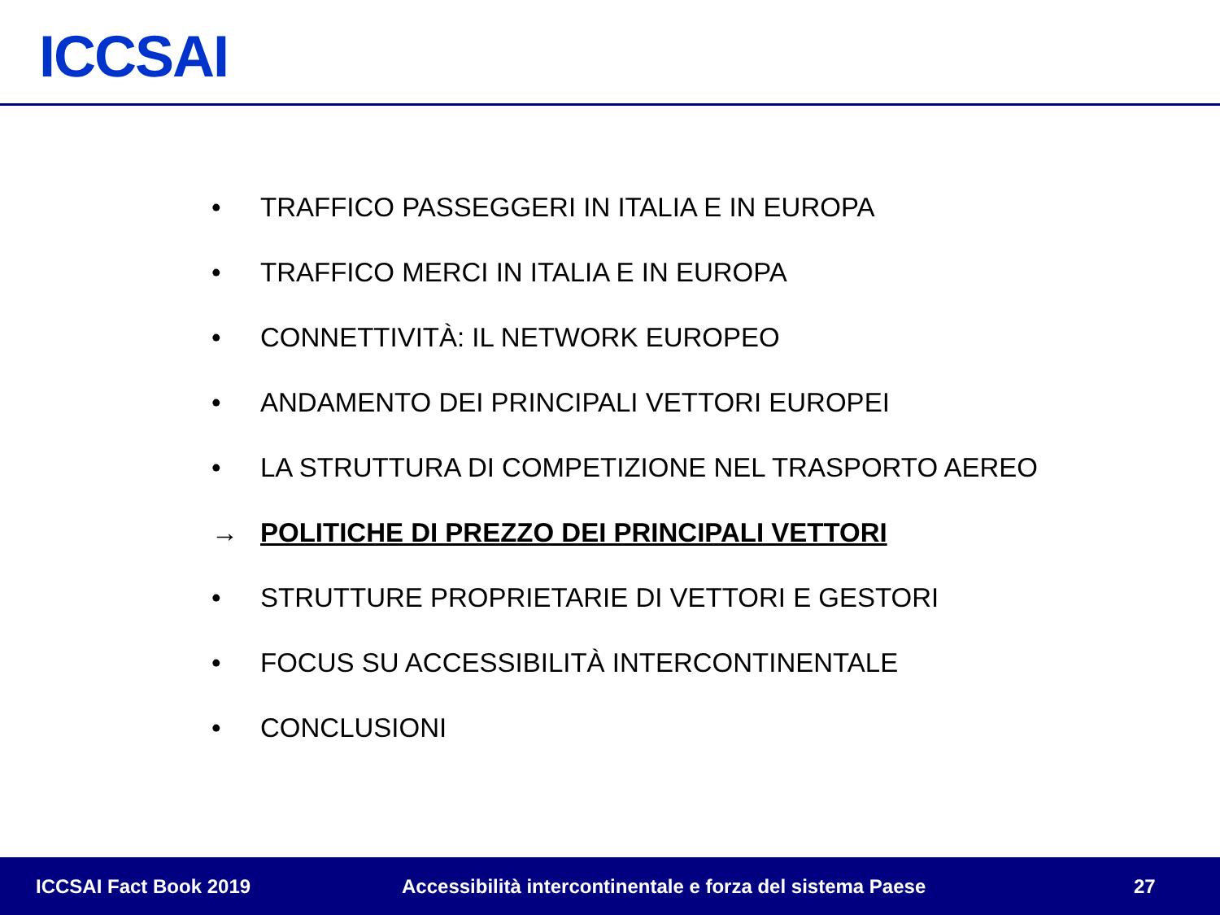ICCSAI
• TRAFFICO PASSEGGERI IN ITALIA E IN EUROPA
• TRAFFICO MERCI IN ITALIA E IN EUROPA
• CONNETTIVITÀ: IL NETWORK EUROPEO
• ANDAMENTO DEI PRINCIPALI VETTORI EUROPEI
• LA STRUTTURA DI COMPETIZIONE NEL TRASPORTO AEREO
→ POLITICHE DI PREZZO DEI PRINCIPALI VETTORI
• STRUTTURE PROPRIETARIE DI VETTORI E GESTORI
• FOCUS SU ACCESSIBILITÀ INTERCONTINENTALE
• CONCLUSIONI
ICCSAI Fact Book 2019 Accessibilità intercontinentale e forza del sistema Paese 27